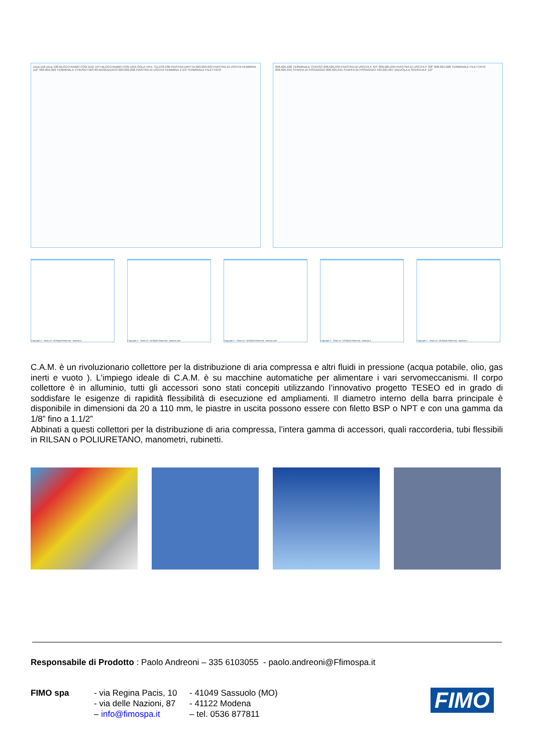circa 150 circa 100 BLOCCHIAMO CON DUE VITI BLOCCHIAMO CON UNA SOLA VITE 711.078.230 PIASTRA DRITTA 003.003.033 PIASTRA DI USCITA FEMMINA 1/2" 003.004.026 TERMINALE CHIUSO HBS 80 ANODIZZATO 003.003.036 PIASTRA DI USCITA FEMMINA 1"1/2 TERMINALE FILETTATO
006.025.026 TERMINALE CHIUSO 006.025.034 PIASTRA DI USCITA F 3/4" 006.025.034 PIASTRA DI USCITA F 3/8" 006.025.028 TERMINALE FILETTATO 006.025.041 STAFFA DI FISSAGGIO 006.025.041 STAFFA DI FISSAGGIO 434.021.067 VALVOLA A SFERA M-F 1/2"
Copyright © - Teseo srl - All Rights Reserved - teseoair.it Copyright © - Teseo srl - All Rights Reserved - teseoair.com Copyright © - Teseo srl - All Rights Reserved - teseoair.com Copyright © - Teseo srl - All Rights Reserved - teseoair.it Copyright © - Teseo srl - All Rights Reserved - teseoair.it
C.A.M. è un rivoluzionario collettore per la distribuzione di aria compressa e altri fluidi in pressione (acqua potabile, olio, gas inerti e vuoto ). L'impiego ideale di C.A.M. è su macchine automatiche per alimentare i vari servomeccanismi. Il corpo collettore è in alluminio, tutti gli accessori sono stati concepiti utilizzando l’innovativo progetto TESEO ed in grado di soddisfare le esigenze di rapidità flessibilità di esecuzione ed ampliamenti. Il diametro interno della barra principale è disponibile in dimensioni da 20 a 110 mm, le piastre in uscita possono essere con filetto BSP o NPT e con una gamma da 1/8” fino a 1.1/2”
Abbinati a questi collettori per la distribuzione di aria compressa, l’intera gamma di accessori, quali raccorderia, tubi flessibili in RILSAN o POLIURETANO, manometri, rubinetti.
Responsabile di Prodotto : Paolo Andreoni – 335 6103055 - paolo.andreoni@Ffimospa.it
FIMO spa - via Regina Pacis, 10
- via delle Nazioni, 87
– info@fimospa.it
- 41049 Sassuolo (MO)
- 41122 Modena
– tel. 0536 877811
FIMO